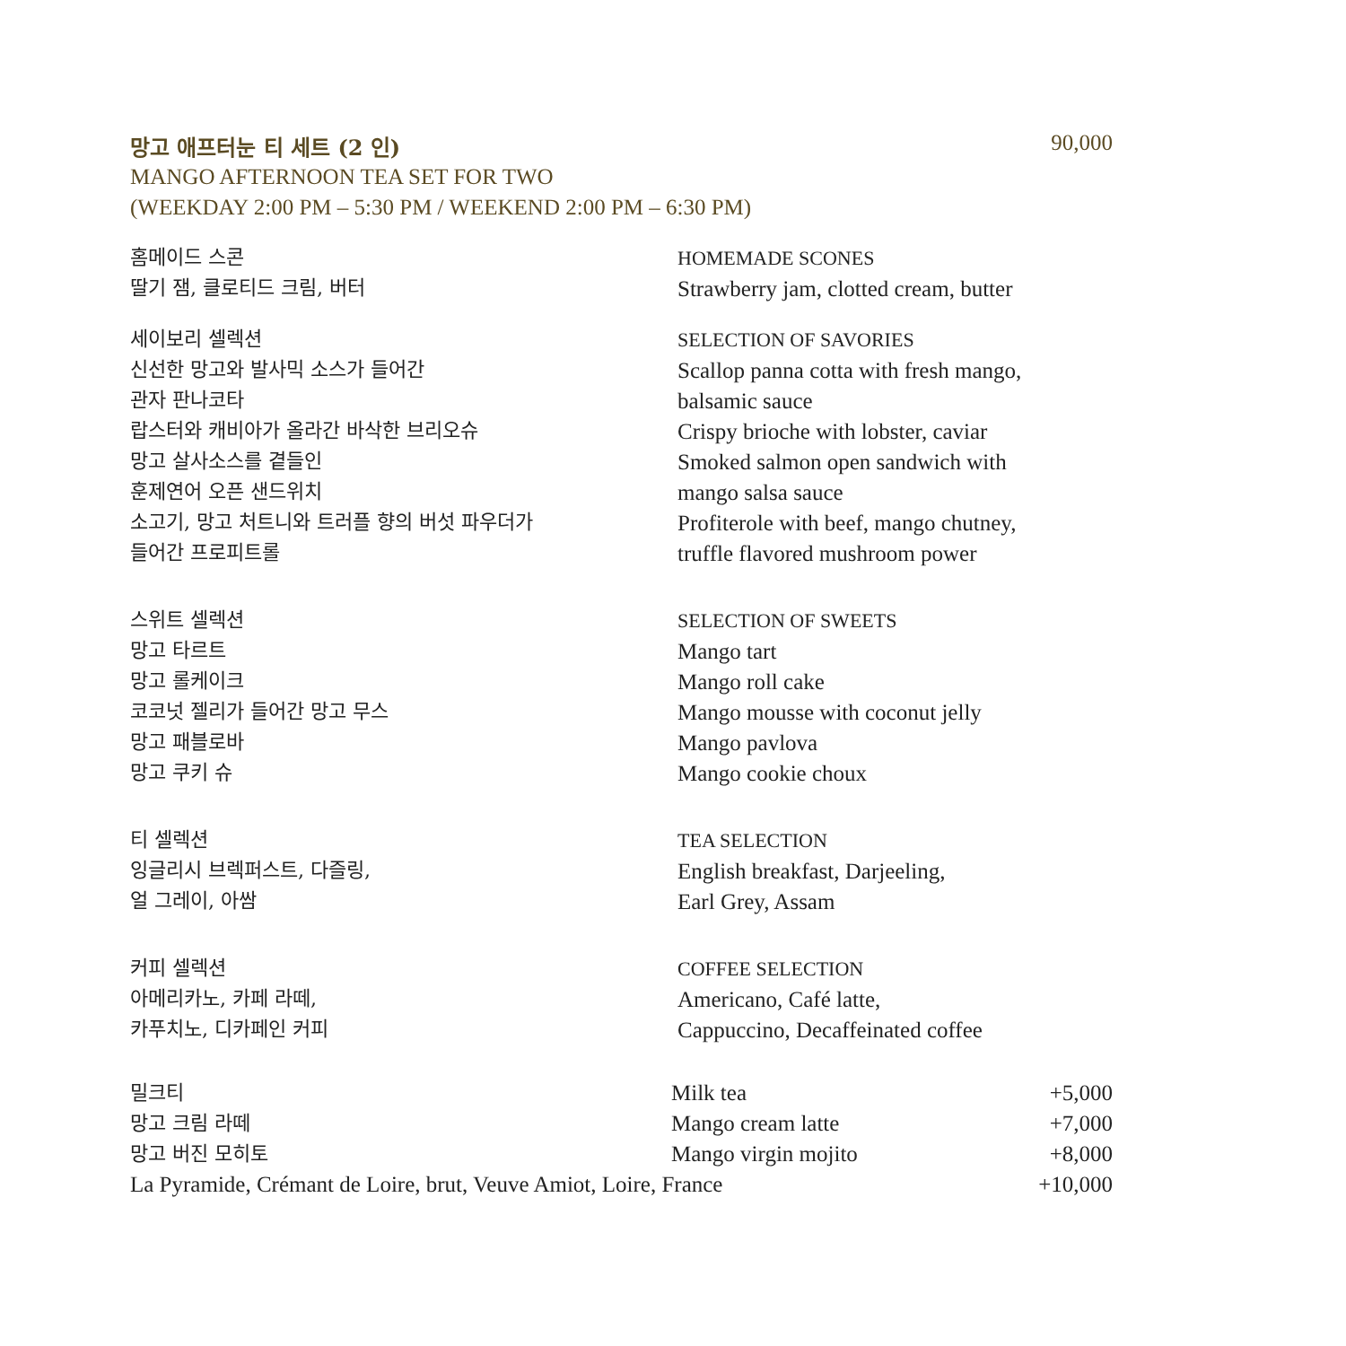망고 애프터눈 티 세트 (2 인) 90,000
MANGO AFTERNOON TEA SET FOR TWO
(WEEKDAY 2:00 PM – 5:30 PM / WEEKEND 2:00 PM – 6:30 PM)
홈메이드 스콘
딸기 잼, 클로티드 크림, 버터
HOMEMADE SCONES
Strawberry jam, clotted cream, butter
세이보리 셀렉션
신선한 망고와 발사믹 소스가 들어간
관자 판나코타
랍스터와 캐비아가 올라간 바삭한 브리오슈
망고 살사소스를 곁들인
훈제연어 오픈 샌드위치
소고기, 망고 처트니와 트러플 향의 버섯 파우더가
들어간 프로피트롤
SELECTION OF SAVORIES
Scallop panna cotta with fresh mango,
balsamic sauce
Crispy brioche with lobster, caviar
Smoked salmon open sandwich with
mango salsa sauce
Profiterole with beef, mango chutney,
truffle flavored mushroom power
스위트 셀렉션
망고 타르트
망고 롤케이크
코코넛 젤리가 들어간 망고 무스
망고 패블로바
망고 쿠키 슈
SELECTION OF SWEETS
Mango tart
Mango roll cake
Mango mousse with coconut jelly
Mango pavlova
Mango cookie choux
티 셀렉션
잉글리시 브렉퍼스트, 다즐링,
얼 그레이, 아쌈
TEA SELECTION
English breakfast, Darjeeling,
Earl Grey, Assam
커피 셀렉션
아메리카노, 카페 라떼,
카푸치노, 디카페인 커피
COFFEE SELECTION
Americano, Café latte,
Cappuccino, Decaffeinated coffee
밀크티 Milk tea +5,000
망고 크림 라떼 Mango cream latte +7,000
망고 버진 모히토 Mango virgin mojito +8,000
La Pyramide, Crémant de Loire, brut, Veuve Amiot, Loire, France +10,000